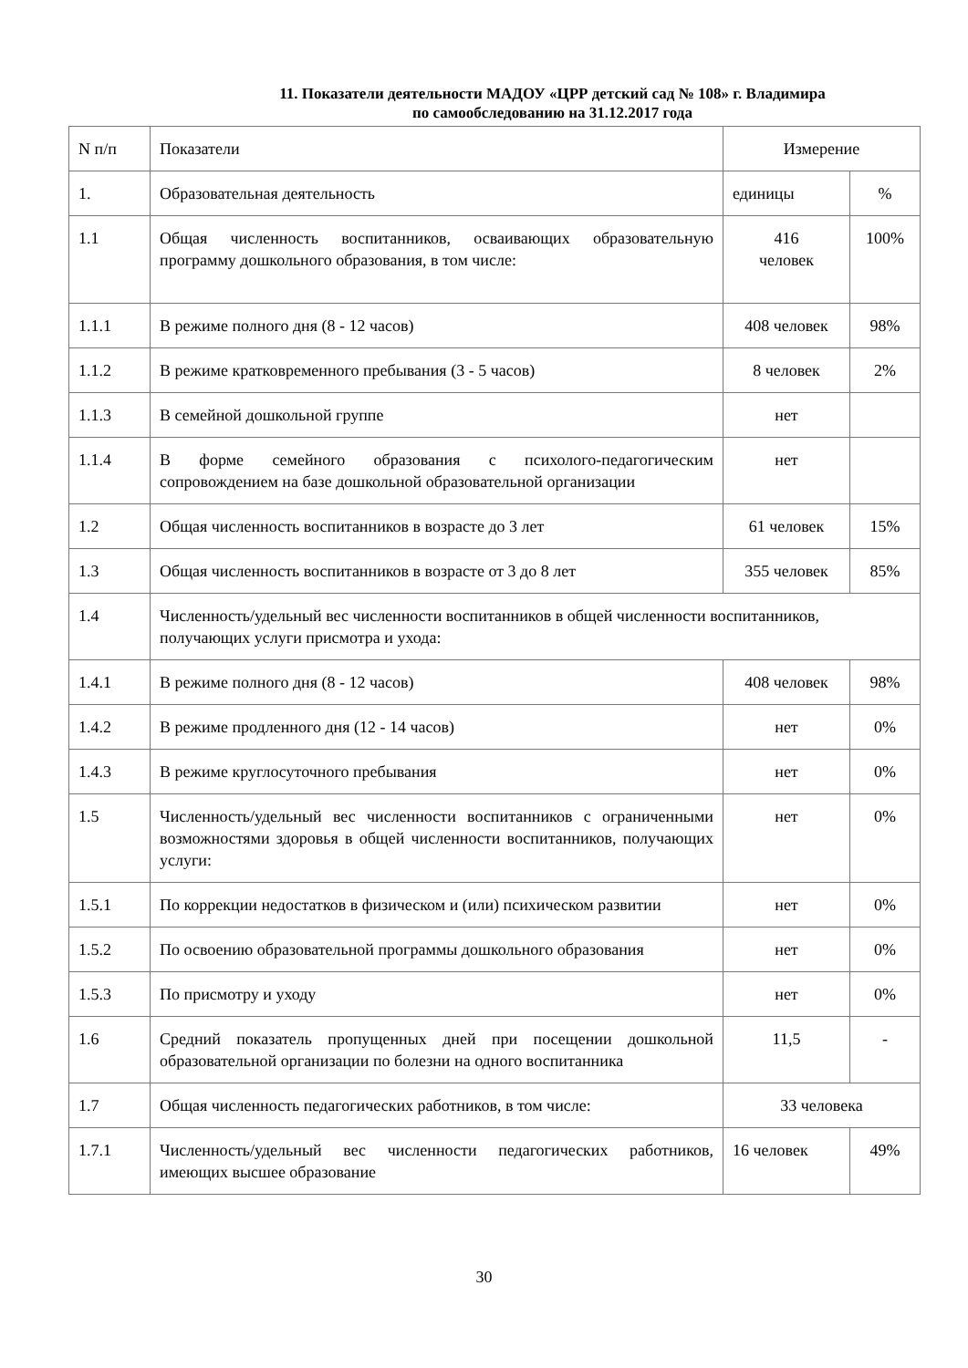11. Показатели деятельности МАДОУ «ЦРР детский сад № 108» г. Владимира
по самообследованию на 31.12.2017 года
| N п/п | Показатели | Измерение | |
| --- | --- | --- | --- |
| 1. | Образовательная деятельность | единицы | % |
| 1.1 | Общая численность воспитанников, осваивающих образовательную программу дошкольного образования, в том числе: | 416 человек | 100% |
| 1.1.1 | В режиме полного дня (8 - 12 часов) | 408 человек | 98% |
| 1.1.2 | В режиме кратковременного пребывания (3 - 5 часов) | 8 человек | 2% |
| 1.1.3 | В семейной дошкольной группе | нет | |
| 1.1.4 | В форме семейного образования с психолого-педагогическим сопровождением на базе дошкольной образовательной организации | нет | |
| 1.2 | Общая численность воспитанников в возрасте до 3 лет | 61 человек | 15% |
| 1.3 | Общая численность воспитанников в возрасте от 3 до 8 лет | 355 человек | 85% |
| 1.4 | Численность/удельный вес численности воспитанников в общей численности воспитанников, получающих услуги присмотра и ухода: | | |
| 1.4.1 | В режиме полного дня (8 - 12 часов) | 408 человек | 98% |
| 1.4.2 | В режиме продленного дня (12 - 14 часов) | нет | 0% |
| 1.4.3 | В режиме круглосуточного пребывания | нет | 0% |
| 1.5 | Численность/удельный вес численности воспитанников с ограниченными возможностями здоровья в общей численности воспитанников, получающих услуги: | нет | 0% |
| 1.5.1 | По коррекции недостатков в физическом и (или) психическом развитии | нет | 0% |
| 1.5.2 | По освоению образовательной программы дошкольного образования | нет | 0% |
| 1.5.3 | По присмотру и уходу | нет | 0% |
| 1.6 | Средний показатель пропущенных дней при посещении дошкольной образовательной организации по болезни на одного воспитанника | 11,5 | - |
| 1.7 | Общая численность педагогических работников, в том числе: | 33 человека | |
| 1.7.1 | Численность/удельный вес численности педагогических работников, имеющих высшее образование | 16 человек | 49% |
30